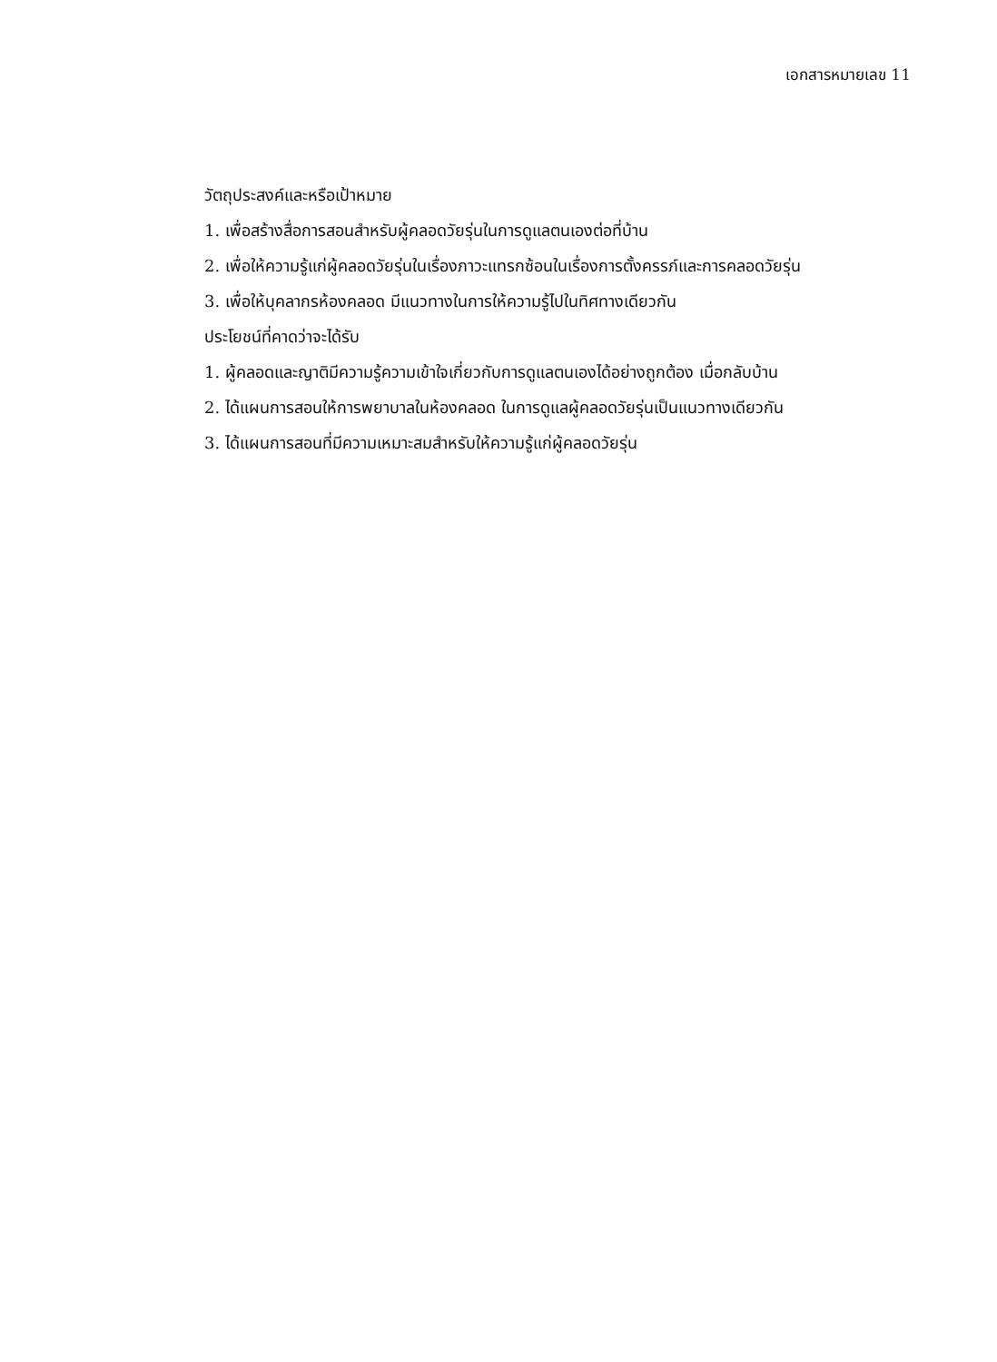เอกสารหมายเลข 11
วัตถุประสงค์และหรือเป้าหมาย
1. เพื่อสร้างสื่อการสอนสำหรับผู้คลอดวัยรุ่นในการดูแลตนเองต่อที่บ้าน
2. เพื่อให้ความรู้แก่ผู้คลอดวัยรุ่นในเรื่องภาวะแทรกซ้อนในเรื่องการตั้งครรภ์และการคลอดวัยรุ่น
3. เพื่อให้บุคลากรห้องคลอด มีแนวทางในการให้ความรู้ไปในทิศทางเดียวกัน
ประโยชน์ที่คาดว่าจะได้รับ
1. ผู้คลอดและญาติมีความรู้ความเข้าใจเกี่ยวกับการดูแลตนเองได้อย่างถูกต้อง เมื่อกลับบ้าน
2. ได้แผนการสอนให้การพยาบาลในห้องคลอด ในการดูแลผู้คลอดวัยรุ่นเป็นแนวทางเดียวกัน
3. ได้แผนการสอนที่มีความเหมาะสมสำหรับให้ความรู้แก่ผู้คลอดวัยรุ่น